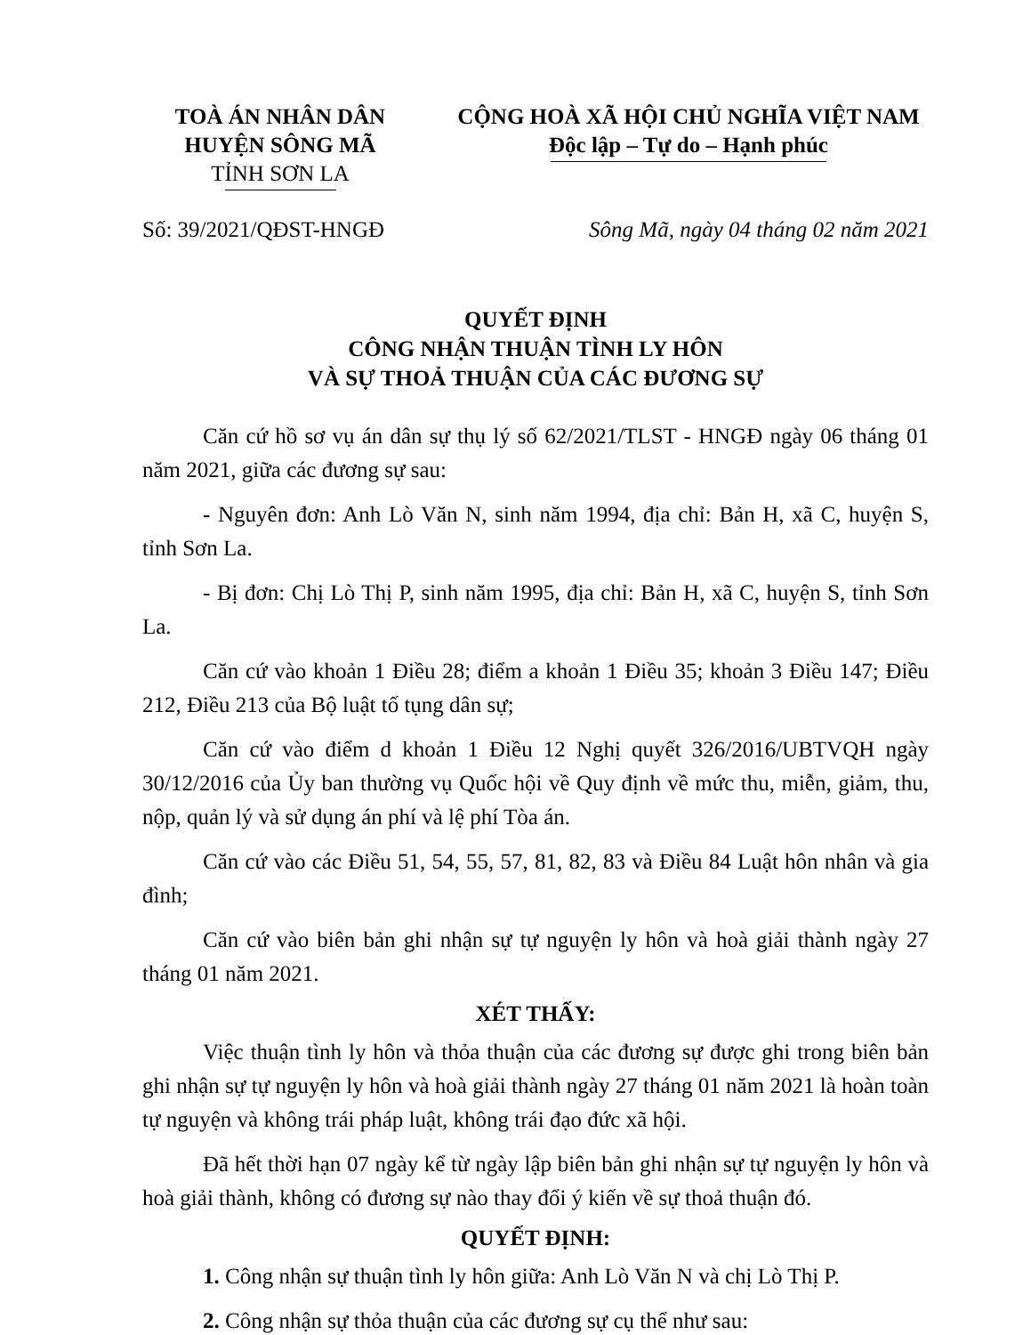TOÀ ÁN NHÂN DÂN
HUYỆN SÔNG MÃ
TỈNH SƠN LA
CỘNG HOÀ XÃ HỘI CHỦ NGHĨA VIỆT NAM
Độc lập – Tự do – Hạnh phúc
Số: 39/2021/QĐST-HNGĐ Sông Mã, ngày 04 tháng 02 năm 2021
QUYẾT ĐỊNH
CÔNG NHẬN THUẬN TÌNH LY HÔN
VÀ SỰ THOẢ THUẬN CỦA CÁC ĐƯƠNG SỰ
Căn cứ hồ sơ vụ án dân sự thụ lý số 62/2021/TLST - HNGĐ ngày 06 tháng 01 năm 2021, giữa các đương sự sau:
- Nguyên đơn: Anh Lò Văn N, sinh năm 1994, địa chỉ: Bản H, xã C, huyện S, tỉnh Sơn La.
- Bị đơn: Chị Lò Thị P, sinh năm 1995, địa chỉ: Bản H, xã C, huyện S, tỉnh Sơn La.
Căn cứ vào khoản 1 Điều 28; điểm a khoản 1 Điều 35; khoản 3 Điều 147; Điều 212, Điều 213 của Bộ luật tố tụng dân sự;
Căn cứ vào điểm d khoản 1 Điều 12 Nghị quyết 326/2016/UBTVQH ngày 30/12/2016 của Ủy ban thường vụ Quốc hội về Quy định về mức thu, miễn, giảm, thu, nộp, quản lý và sử dụng án phí và lệ phí Tòa án.
Căn cứ vào các Điều 51, 54, 55, 57, 81, 82, 83 và Điều 84 Luật hôn nhân và gia đình;
Căn cứ vào biên bản ghi nhận sự tự nguyện ly hôn và hoà giải thành ngày 27 tháng 01 năm 2021.
XÉT THẤY:
Việc thuận tình ly hôn và thỏa thuận của các đương sự được ghi trong biên bản ghi nhận sự tự nguyện ly hôn và hoà giải thành ngày 27 tháng 01 năm 2021 là hoàn toàn tự nguyện và không trái pháp luật, không trái đạo đức xã hội.
Đã hết thời hạn 07 ngày kể từ ngày lập biên bản ghi nhận sự tự nguyện ly hôn và hoà giải thành, không có đương sự nào thay đổi ý kiến về sự thoả thuận đó.
QUYẾT ĐỊNH:
1. Công nhận sự thuận tình ly hôn giữa: Anh Lò Văn N và chị Lò Thị P.
2. Công nhận sự thỏa thuận của các đương sự cụ thể như sau: